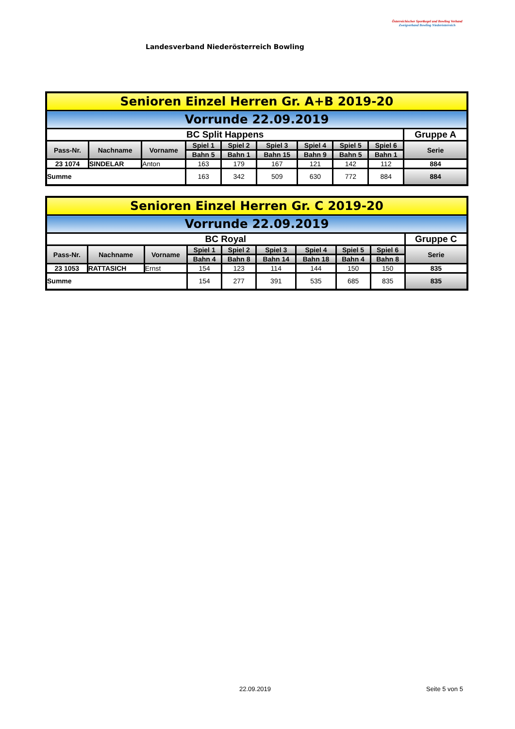Landesverband Niederösterreich Bowling
Österreichischer Sportkegel und Bowling Verband
Zweigverband Bowling Niederösterreich
| Senioren Einzel Herren Gr. A+B 2019-20 | | | | | | | | | |
| Vorrunde 22.09.2019 | | | | | | | | | |
| BC Split Happens | | | | | | | | | Gruppe A |
| Pass-Nr. | Nachname | Vorname | Spiel 1 | Spiel 2 | Spiel 3 | Spiel 4 | Spiel 5 | Spiel 6 | Serie |
| | | | Bahn 5 | Bahn 1 | Bahn 15 | Bahn 9 | Bahn 5 | Bahn 1 | |
| 23 1074 | SINDELAR | Anton | 163 | 179 | 167 | 121 | 142 | 112 | 884 |
| Summe | | | 163 | 342 | 509 | 630 | 772 | 884 | 884 |
| Senioren Einzel Herren Gr. C 2019-20 | | | | | | | | | |
| Vorrunde 22.09.2019 | | | | | | | | | |
| BC Royal | | | | | | | | | Gruppe C |
| Pass-Nr. | Nachname | Vorname | Spiel 1 | Spiel 2 | Spiel 3 | Spiel 4 | Spiel 5 | Spiel 6 | Serie |
| | | | Bahn 4 | Bahn 8 | Bahn 14 | Bahn 18 | Bahn 4 | Bahn 8 | |
| 23 1053 | RATTASICH | Ernst | 154 | 123 | 114 | 144 | 150 | 150 | 835 |
| Summe | | | 154 | 277 | 391 | 535 | 685 | 835 | 835 |
22.09.2019 Seite 5 von 5